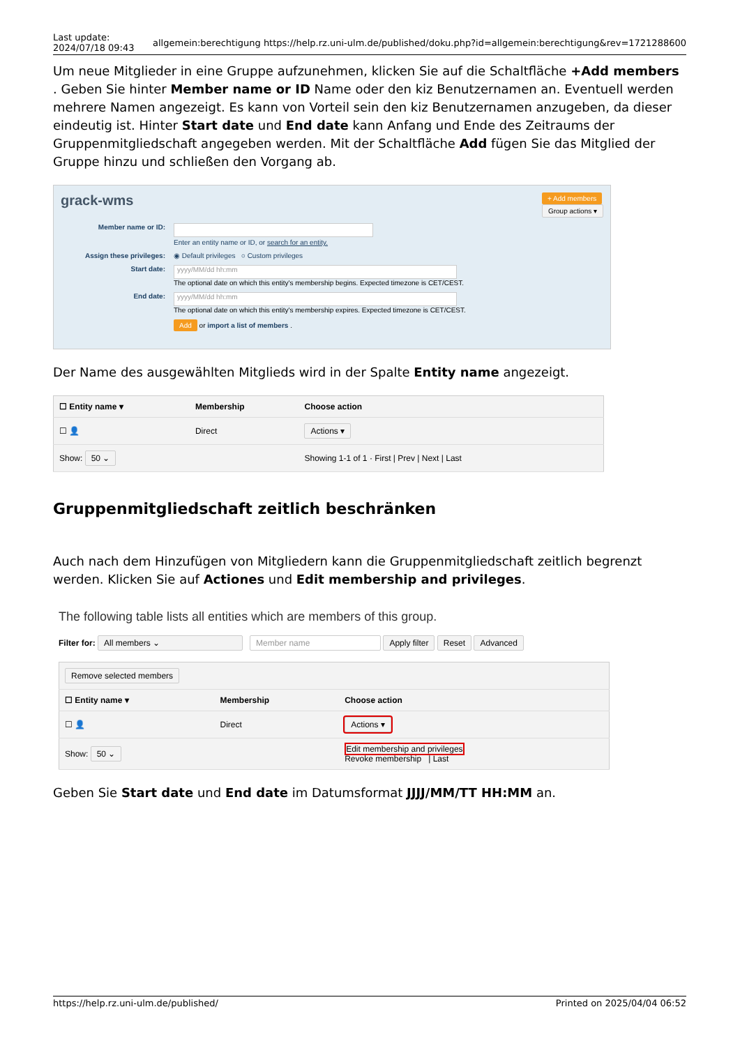Last update:
2024/07/18 09:43 allgemein:berechtigung https://help.rz.uni-ulm.de/published/doku.php?id=allgemein:berechtigung&rev=1721288600
Um neue Mitglieder in eine Gruppe aufzunehmen, klicken Sie auf die Schaltfläche +Add members . Geben Sie hinter Member name or ID Name oder den kiz Benutzernamen an. Eventuell werden mehrere Namen angezeigt. Es kann von Vorteil sein den kiz Benutzernamen anzugeben, da dieser eindeutig ist. Hinter Start date und End date kann Anfang und Ende des Zeitraums der Gruppenmitgliedschaft angegeben werden. Mit der Schaltfläche Add fügen Sie das Mitglied der Gruppe hinzu und schließen den Vorgang ab.
grack-wms + Add members
Group actions ▾
Member name or ID:
Enter an entity name or ID, or search for an entity.
Assign these privileges: ◉ Default privileges ○ Custom privileges
Start date: yyyy/MM/dd hh:mm
The optional date on which this entity's membership begins. Expected timezone is CET/CEST.
End date: yyyy/MM/dd hh:mm
The optional date on which this entity's membership expires. Expected timezone is CET/CEST.
Add or import a list of members .
Der Name des ausgewählten Mitglieds wird in der Spalte Entity name angezeigt.
| ☐ Entity name ▾ | Membership | Choose action |
| --- | --- | --- |
| ☐ 👤 | Direct | Actions ▾ |
| Show: 50 ⌄ | | Showing 1-1 of 1 · First / Prev / Next / Last |
Gruppenmitgliedschaft zeitlich beschränken
Auch nach dem Hinzufügen von Mitgliedern kann die Gruppenmitgliedschaft zeitlich begrenzt werden. Klicken Sie auf Actiones und Edit membership and privileges.
The following table lists all entities which are members of this group.
Filter for: All members ⌄ Member name Apply filter Reset Advanced
| Remove selected members | | |
| ☐ Entity name ▾ | Membership | Choose action |
| ☐ 👤 | Direct | Actions ▾ |
| Show: 50 ⌄ | | Edit membership and privileges Revoke membership / Last |
Geben Sie Start date und End date im Datumsformat JJJJ/MM/TT HH:MM an.
https://help.rz.uni-ulm.de/published/ Printed on 2025/04/04 06:52